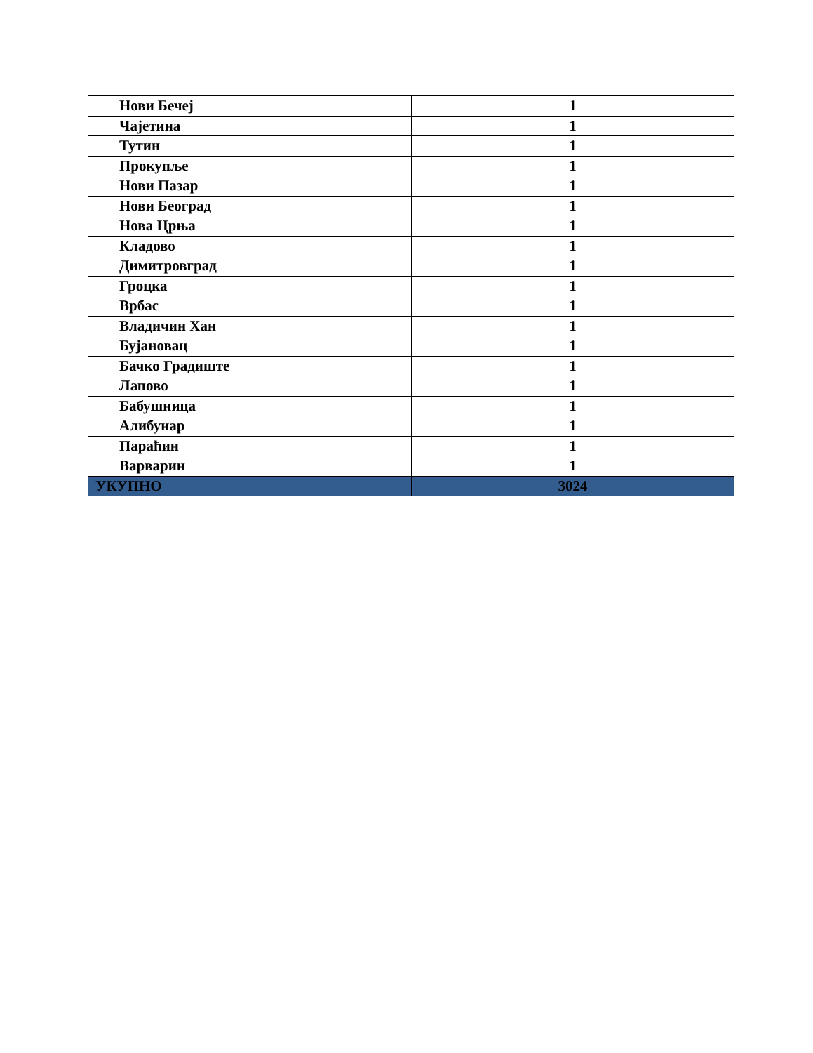| Нови Бечеј | 1 |
| Чајетина | 1 |
| Тутин | 1 |
| Прокупље | 1 |
| Нови Пазар | 1 |
| Нови Београд | 1 |
| Нова Црња | 1 |
| Кладово | 1 |
| Димитровград | 1 |
| Гроцка | 1 |
| Врбас | 1 |
| Владичин Хан | 1 |
| Бујановац | 1 |
| Бачко Градиште | 1 |
| Лапово | 1 |
| Бабушница | 1 |
| Алибунар | 1 |
| Параћин | 1 |
| Варварин | 1 |
| УКУПНО | 3024 |